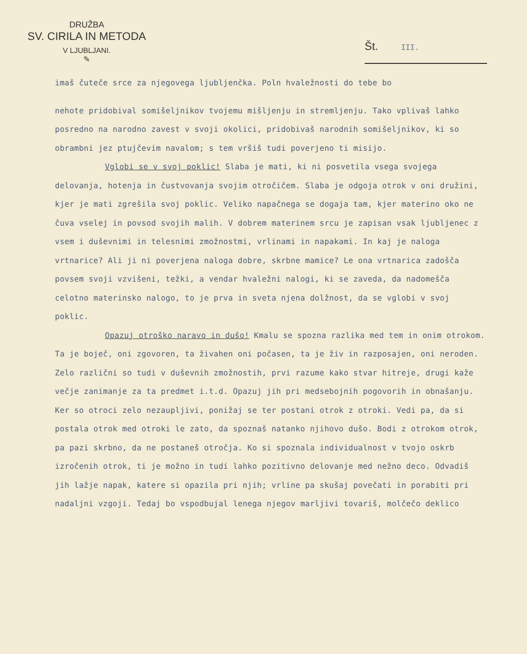DRUŽBA
SV. CIRILA IN METODA
V LJUBLJANI.
✎
Št. III.
imaš čuteče srce za njegovega ljubljenčka. Poln hvaležnosti do tebe bo
nehote pridobival somišeljnikov tvojemu mišljenju in stremljenju. Tako vplivaš lahko posredno na narodno zavest v svoji okolici, pridobivaš narodnih somišeljnikov, ki so obrambni jez ptujčevim navalom; s tem vršiš tudi poverjeno ti misijo.
Vglobi se v svoj poklic! Slaba je mati, ki ni posvetila vsega svojega delovanja, hotenja in čustvovanja svojim otročičem. Slaba je odgoja otrok v oni družini, kjer je mati zgrešila svoj poklic. Veliko napačnega se dogaja tam, kjer materino oko ne čuva vselej in povsod svojih malih. V dobrem materinem srcu je zapisan vsak ljubljenec z vsem i duševnimi in telesnimi zmožnostmi, vrlinami in napakami. In kaj je naloga vrtnarice? Ali ji ni poverjena naloga dobre, skrbne mamice? Le ona vrtnarica zadošča povsem svoji vzvišeni, težki, a vendar hvaležni nalogi, ki se zaveda, da nadomešča celotno materinsko nalogo, to je prva in sveta njena dolžnost, da se vglobi v svoj poklic.
Opazuj otroško naravo in dušo! Kmalu se spozna razlika med tem in onim otrokom. Ta je boječ, oni zgovoren, ta živahen oni počasen, ta je živ in razposajen, oni neroden. Zelo različni so tudi v duševnih zmožnostih, prvi razume kako stvar hitreje, drugi kaže večje zanimanje za ta predmet i.t.d. Opazuj jih pri medsebojnih pogovorih in obnašanju. Ker so otroci zelo nezaupljivi, ponižaj se ter postani otrok z otroki. Vedi pa, da si postala otrok med otroki le zato, da spoznaš natanko njihovo dušo. Bodi z otrokom otrok, pa pazi skrbno, da ne postaneš otročja. Ko si spoznala individualnost v tvojo oskrb izročenih otrok, ti je možno in tudi lahko pozitivno delovanje med nežno deco. Odvadiš jih lažje napak, katere si opazila pri njih; vrline pa skušaj povečati in porabiti pri nadaljni vzgoji. Tedaj bo vspodbujal lenega njegov marljivi tovariš, molčečo deklico